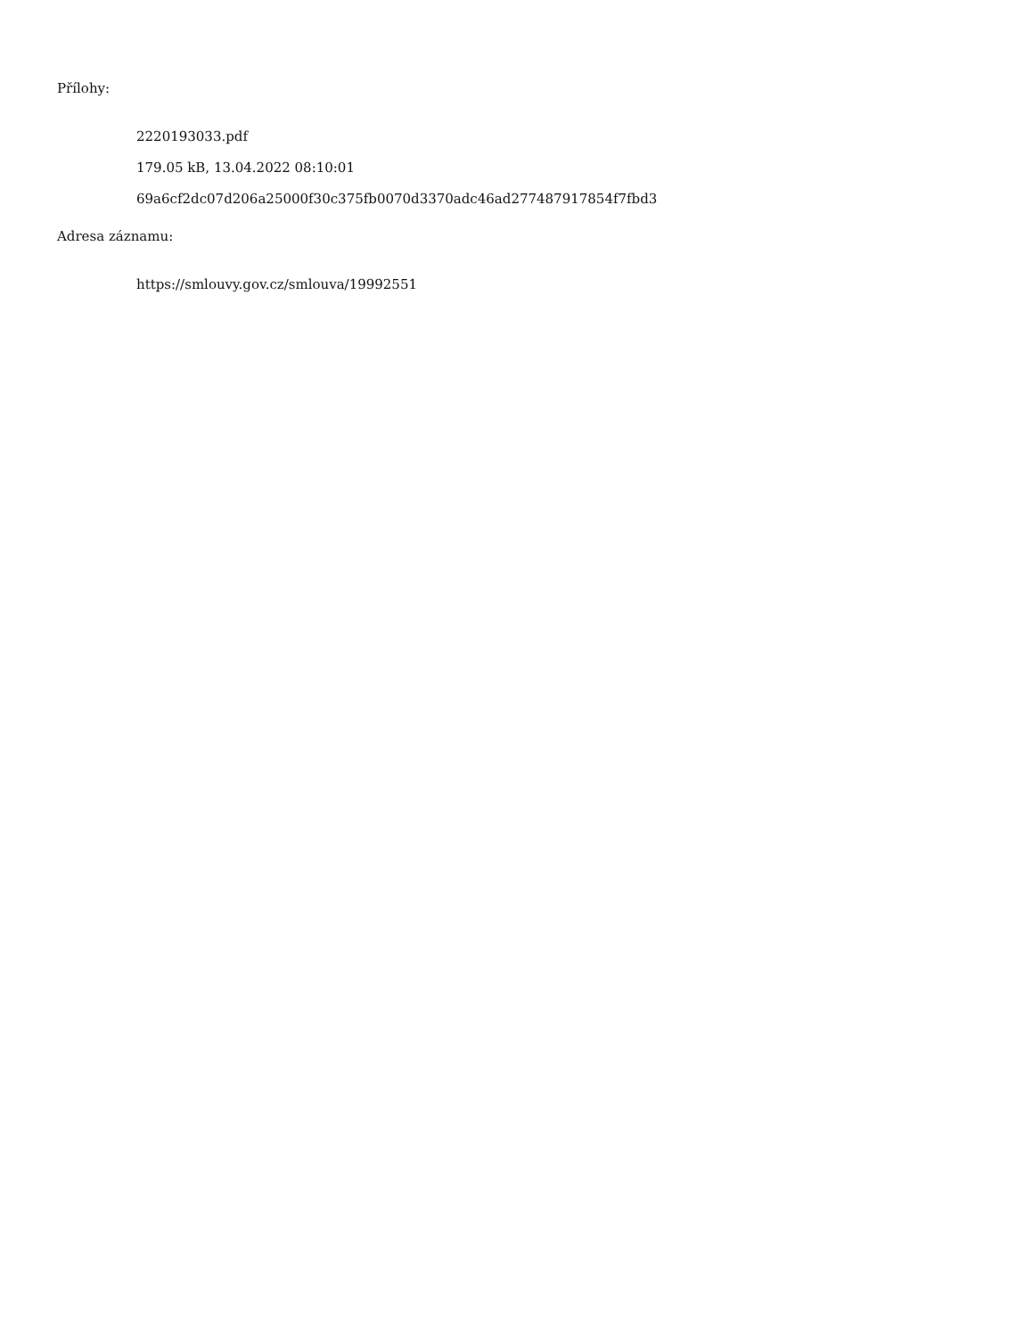Přílohy:
2220193033.pdf
179.05 kB, 13.04.2022 08:10:01
69a6cf2dc07d206a25000f30c375fb0070d3370adc46ad277487917854f7fbd3
Adresa záznamu:
https://smlouvy.gov.cz/smlouva/19992551